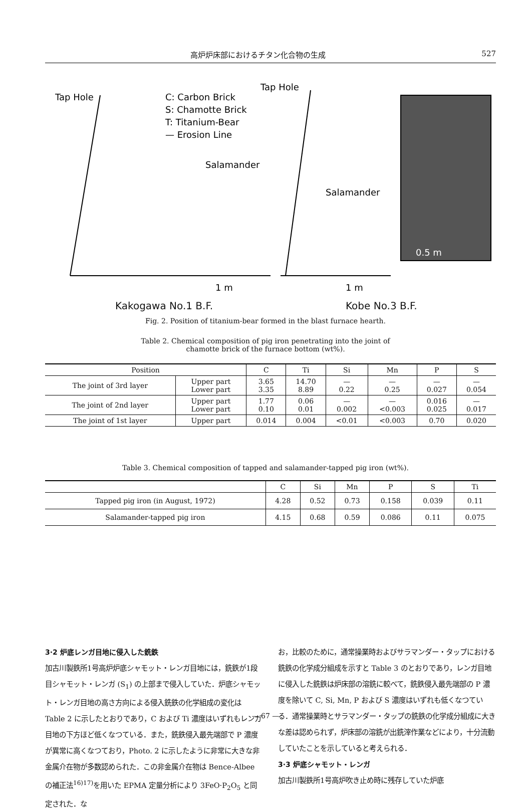高炉炉床部におけるチタン化合物の生成 527
Tap Hole
Tap Hole
C: Carbon Brick
S: Chamotte Brick
T: Titanium-Bear
— Erosion Line
Salamander
Salamander
1 m
1 m
0.5 m
Kakogawa No.1 B.F. Kobe No.3 B.F.
Fig. 2. Position of titanium-bear formed in the blast furnace hearth.
Table 2. Chemical composition of pig iron penetrating into the joint of
chamotte brick of the furnace bottom (wt%).
| Position | | C | Ti | Si | Mn | P | S |
| --- | --- | --- | --- | --- | --- | --- | --- |
| The joint of 3rd layer | Upper part Lower part | 3.65 3.35 | 14.70 8.89 | — 0.22 | — 0.25 | — 0.027 | — 0.054 |
| The joint of 2nd layer | Upper part Lower part | 1.77 0.10 | 0.06 0.01 | — 0.002 | — <0.003 | 0.016 0.025 | — 0.017 |
| The joint of 1st layer | Upper part | 0.014 | 0.004 | <0.01 | <0.003 | 0.70 | 0.020 |
Table 3. Chemical composition of tapped and salamander-tapped pig iron (wt%).
| | C | Si | Mn | P | S | Ti |
| --- | --- | --- | --- | --- | --- | --- |
| Tapped pig iron (in August, 1972) | 4.28 | 0.52 | 0.73 | 0.158 | 0.039 | 0.11 |
| Salamander-tapped pig iron | 4.15 | 0.68 | 0.59 | 0.086 | 0.11 | 0.075 |
3·2 炉底レンガ目地に侵入した銑鉄
加古川製鉄所1号高炉炉底シャモット・レンガ目地には，銑鉄が1段目シャモット・レンガ (S<sub>1</sub>) の上部まで侵入していた．炉底シャモット・レンガ目地の高さ方向による侵入銑鉄の化学組成の変化は Table 2 に示したとおりであり，C および Ti 濃度はいずれもレンガ目地の下方ほど低くなつている．また，銑鉄侵入最先端部で P 濃度が異常に高くなつており，Photo. 2 に示したように非常に大きな非金属介在物が多数認められた．この非金属介在物は Bence-Albee の補正法<sup>16)17)</sup>を用いた EPMA 定量分析により 3FeO·P<sub>2</sub>O<sub>5</sub> と同定された．な
お，比較のために，通常操業時およびサラマンダー・タップにおける銑鉄の化学成分組成を示すと Table 3 のとおりであり，レンガ目地に侵入した銑鉄は炉床部の溶銑に較べて，銑鉄侵入最先端部の P 濃度を除いて C, Si, Mn, P および S 濃度はいずれも低くなつている．通常操業時とサラマンダー・タップの銑鉄の化学成分組成に大きな差は認められず，炉床部の溶銑が出銑滓作業などにより，十分流動していたことを示していると考えられる．
3·3 炉底シャモット・レンガ
加古川製鉄所1号高炉吹き止め時に残存していた炉底
— 67 —